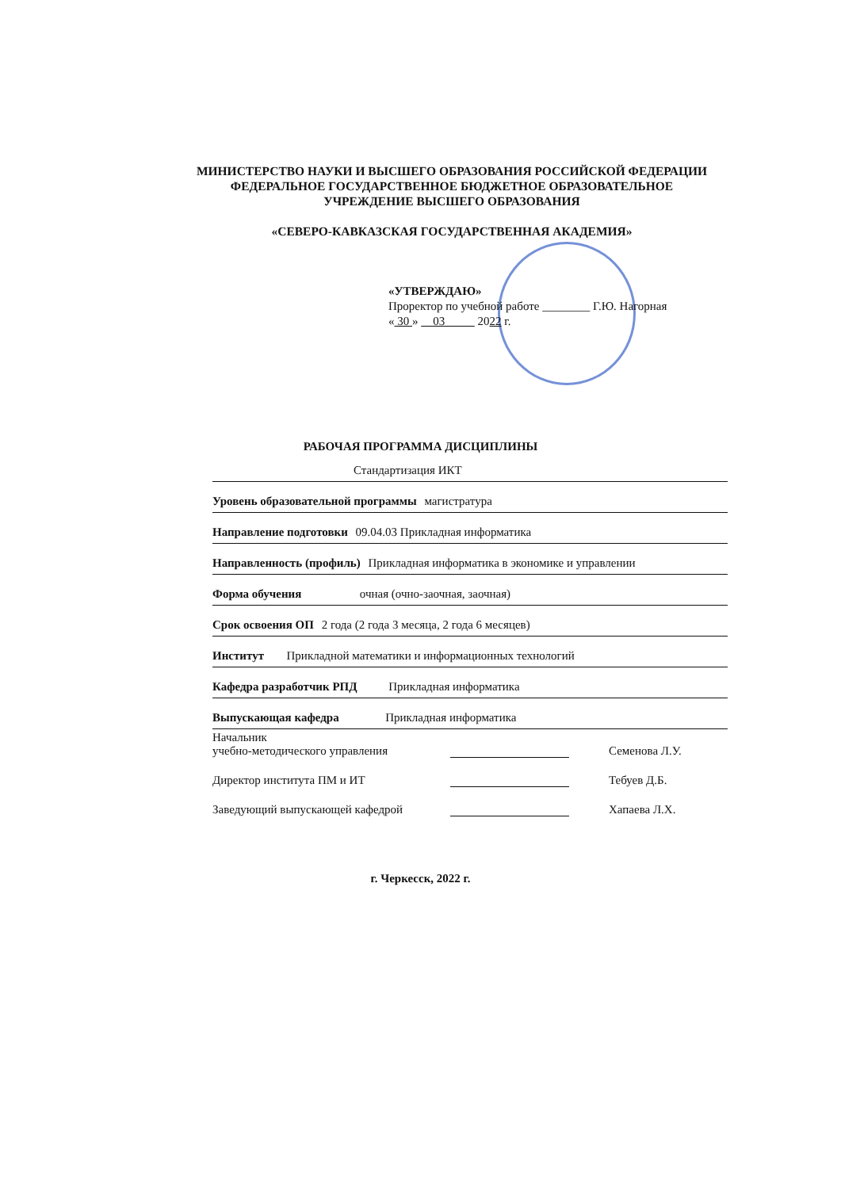МИНИСТЕРСТВО НАУКИ И ВЫСШЕГО ОБРАЗОВАНИЯ РОССИЙСКОЙ ФЕДЕРАЦИИ
ФЕДЕРАЛЬНОЕ ГОСУДАРСТВЕННОЕ БЮДЖЕТНОЕ ОБРАЗОВАТЕЛЬНОЕ
УЧРЕЖДЕНИЕ ВЫСШЕГО ОБРАЗОВАНИЯ
«СЕВЕРО-КАВКАЗСКАЯ ГОСУДАРСТВЕННАЯ АКАДЕМИЯ»
«УТВЕРЖДАЮ»
Проректор по учебной работе ________ Г.Ю. Нагорная
« 30 » 03 2022 г.
РАБОЧАЯ ПРОГРАММА ДИСЦИПЛИНЫ
Стандартизация ИКТ
Уровень образовательной программы магистратура
Направление подготовки 09.04.03 Прикладная информатика
Направленность (профиль) Прикладная информатика в экономике и управлении
Форма обучения очная (очно-заочная, заочная)
Срок освоения ОП 2 года (2 года 3 месяца, 2 года 6 месяцев)
Институт Прикладной математики и информационных технологий
Кафедра разработчик РПД Прикладная информатика
Выпускающая кафедра Прикладная информатика
Начальник
учебно-методического управления
Семенова Л.У.
Директор института ПМ и ИТ
Тебуев Д.Б.
Заведующий выпускающей кафедрой
Хапаева Л.Х.
г. Черкесск, 2022 г.